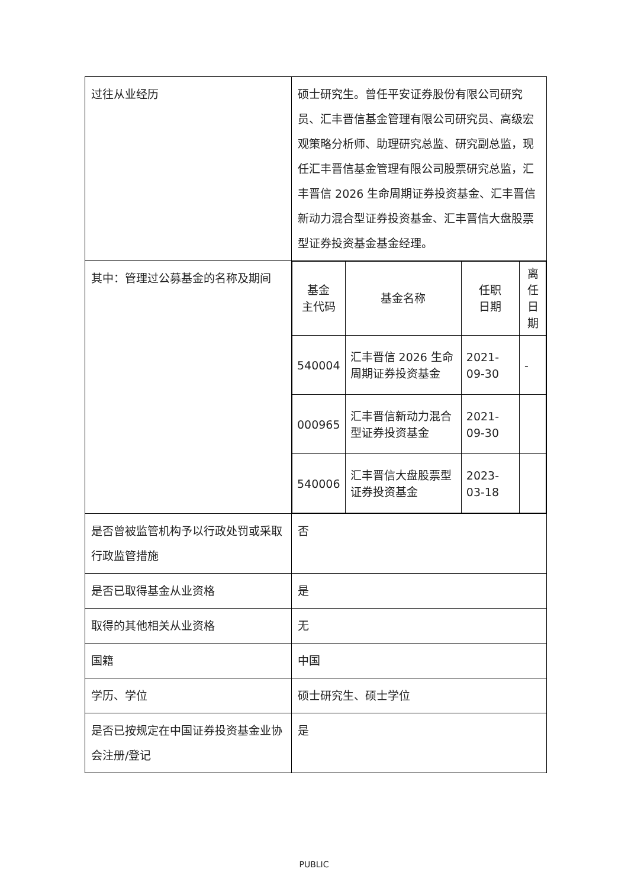| 过往从业经历 | 硕士研究生。曾任平安证券股份有限公司研究员、汇丰晋信基金管理有限公司研究员、高级宏观策略分析师、助理研究总监、研究副总监，现任汇丰晋信基金管理有限公司股票研究总监，汇丰晋信 2026 生命周期证券投资基金、汇丰晋信新动力混合型证券投资基金、汇丰晋信大盘股票型证券投资基金基金经理。 |
| 其中：管理过公募基金的名称及期间 | / 基金 主代码 / 基金名称 / 任职 日期 / 离任 日期 / / --- / --- / --- / --- / / 540004 / 汇丰晋信 2026 生命周期证券投资基金 / 2021-09-30 / - / / 000965 / 汇丰晋信新动力混合型证券投资基金 / 2021-09-30 / / / 540006 / 汇丰晋信大盘股票型证券投资基金 / 2023-03-18 / / |
| 是否曾被监管机构予以行政处罚或采取行政监管措施 | 否 |
| 是否已取得基金从业资格 | 是 |
| 取得的其他相关从业资格 | 无 |
| 国籍 | 中国 |
| 学历、学位 | 硕士研究生、硕士学位 |
| 是否已按规定在中国证券投资基金业协会注册/登记 | 是 |
PUBLIC